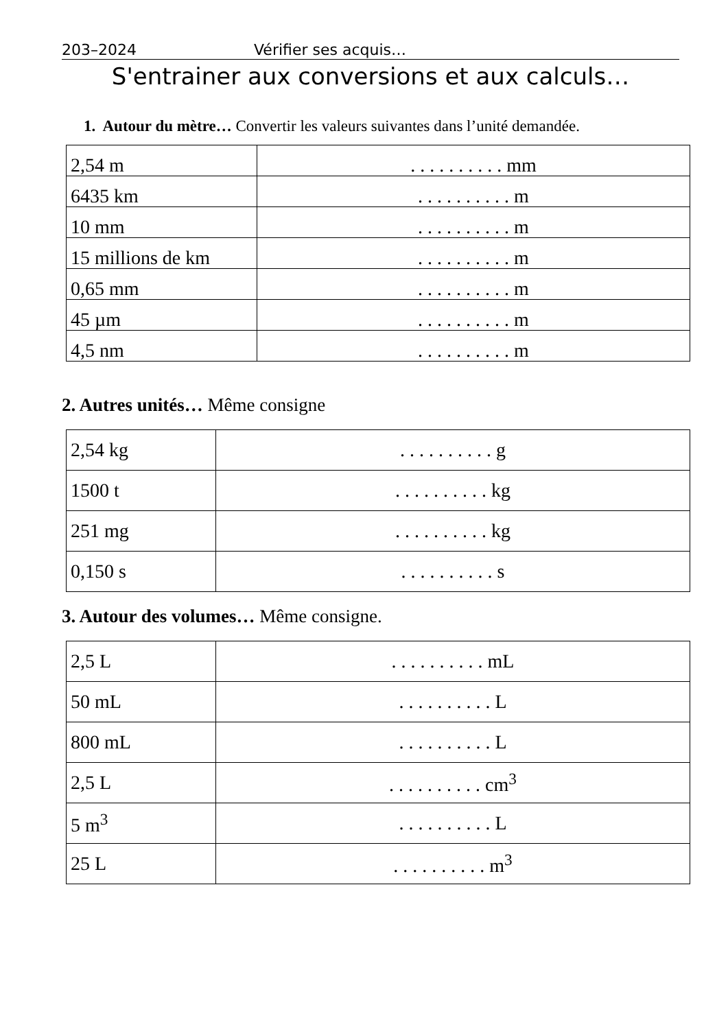203–2024 Vérifier ses acquis…
S'entrainer aux conversions et aux calculs…
1. Autour du mètre… Convertir les valeurs suivantes dans l’unité demandée.
| 2,54 m | . . . . . . . . . . mm |
| 6435 km | . . . . . . . . . . m |
| 10 mm | . . . . . . . . . . m |
| 15 millions de km | . . . . . . . . . . m |
| 0,65 mm | . . . . . . . . . . m |
| 45 µm | . . . . . . . . . . m |
| 4,5 nm | . . . . . . . . . . m |
2. Autres unités… Même consigne
| 2,54 kg | . . . . . . . . . . g |
| 1500 t | . . . . . . . . . . kg |
| 251 mg | . . . . . . . . . . kg |
| 0,150 s | . . . . . . . . . . s |
3. Autour des volumes… Même consigne.
| 2,5 L | . . . . . . . . . . mL |
| 50 mL | . . . . . . . . . . L |
| 800 mL | . . . . . . . . . . L |
| 2,5 L | . . . . . . . . . . cm<sup>3</sup> |
| 5 m<sup>3</sup> | . . . . . . . . . . L |
| 25 L | . . . . . . . . . . m<sup>3</sup> |